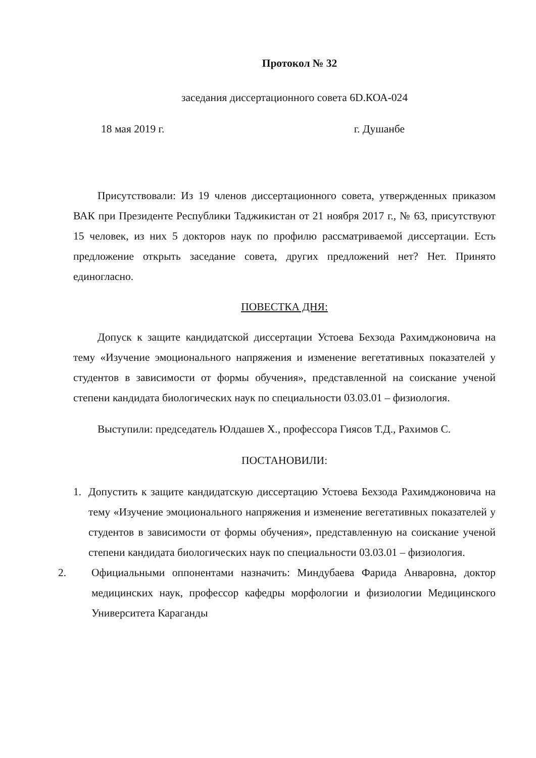Протокол № 32
заседания диссертационного совета 6D.КОА-024
18 мая 2019 г. г. Душанбе
Присутствовали: Из 19 членов диссертационного совета, утвержденных приказом ВАК при Президенте Республики Таджикистан от 21 ноября 2017 г., № 63, присутствуют 15 человек, из них 5 докторов наук по профилю рассматриваемой диссертации. Есть предложение открыть заседание совета, других предложений нет? Нет. Принято единогласно.
ПОВЕСТКА ДНЯ:
Допуск к защите кандидатской диссертации Устоева Бехзода Рахимджоновича на тему «Изучение эмоционального напряжения и изменение вегетативных показателей у студентов в зависимости от формы обучения», представленной на соискание ученой степени кандидата биологических наук по специальности 03.03.01 – физиология.
Выступили: председатель Юлдашев Х., профессора Гиясов Т.Д., Рахимов С.
ПОСТАНОВИЛИ:
1. Допустить к защите кандидатскую диссертацию Устоева Бехзода Рахимджоновича на тему «Изучение эмоционального напряжения и изменение вегетативных показателей у студентов в зависимости от формы обучения», представленную на соискание ученой степени кандидата биологических наук по специальности 03.03.01 – физиология.
2. Официальными оппонентами назначить: Миндубаева Фарида Анваровна, доктор медицинских наук, профессор кафедры морфологии и физиологии Медицинского Университета Караганды